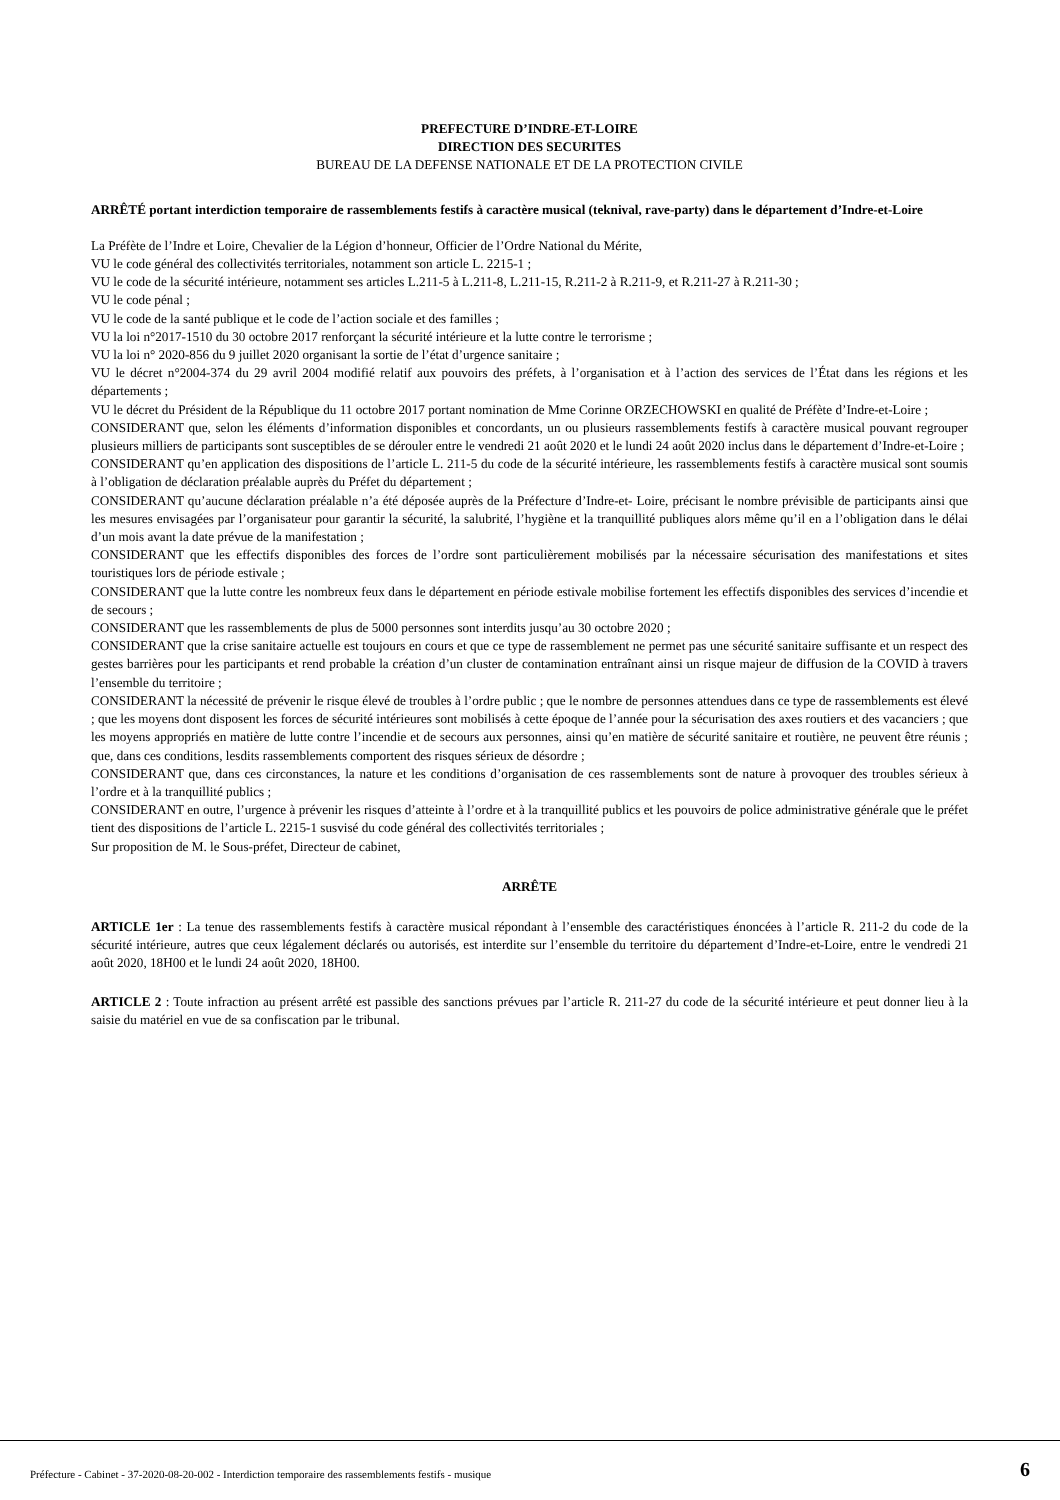PREFECTURE D’INDRE-ET-LOIRE
DIRECTION DES SECURITES
BUREAU DE LA DEFENSE NATIONALE ET DE LA PROTECTION CIVILE
ARRÊTÉ portant interdiction temporaire de rassemblements festifs à caractère musical (teknival, rave-party) dans le département d’Indre-et-Loire
La Préfète de l’Indre et Loire, Chevalier de la Légion d’honneur, Officier de l’Ordre National du Mérite,
VU le code général des collectivités territoriales, notamment son article L. 2215-1 ;
VU le code de la sécurité intérieure, notamment ses articles L.211-5 à L.211-8, L.211-15, R.211-2 à R.211-9, et R.211-27 à R.211-30 ;
VU le code pénal ;
VU le code de la santé publique et le code de l’action sociale et des familles ;
VU la loi n°2017-1510 du 30 octobre 2017 renforçant la sécurité intérieure et la lutte contre le terrorisme ;
VU la loi n° 2020-856 du 9 juillet 2020 organisant la sortie de l’état d’urgence sanitaire ;
VU le décret n°2004-374 du 29 avril 2004 modifié relatif aux pouvoirs des préfets, à l’organisation et à l’action des services de l’État dans les régions et les départements ;
VU le décret du Président de la République du 11 octobre 2017 portant nomination de Mme Corinne ORZECHOWSKI en qualité de Préfète d’Indre-et-Loire ;
CONSIDERANT que, selon les éléments d’information disponibles et concordants, un ou plusieurs rassemblements festifs à caractère musical pouvant regrouper plusieurs milliers de participants sont susceptibles de se dérouler entre le vendredi 21 août 2020 et le lundi 24 août 2020 inclus dans le département d’Indre-et-Loire ;
CONSIDERANT qu’en application des dispositions de l’article L. 211-5 du code de la sécurité intérieure, les rassemblements festifs à caractère musical sont soumis à l’obligation de déclaration préalable auprès du Préfet du département ;
CONSIDERANT qu’aucune déclaration préalable n’a été déposée auprès de la Préfecture d’Indre-et- Loire, précisant le nombre prévisible de participants ainsi que les mesures envisagées par l’organisateur pour garantir la sécurité, la salubrité, l’hygiène et la tranquillité publiques alors même qu’il en a l’obligation dans le délai d’un mois avant la date prévue de la manifestation ;
CONSIDERANT que les effectifs disponibles des forces de l’ordre sont particulièrement mobilisés par la nécessaire sécurisation des manifestations et sites touristiques lors de période estivale ;
CONSIDERANT que la lutte contre les nombreux feux dans le département en période estivale mobilise fortement les effectifs disponibles des services d’incendie et de secours ;
CONSIDERANT que les rassemblements de plus de 5000 personnes sont interdits jusqu’au 30 octobre 2020 ;
CONSIDERANT que la crise sanitaire actuelle est toujours en cours et que ce type de rassemblement ne permet pas une sécurité sanitaire suffisante et un respect des gestes barrières pour les participants et rend probable la création d’un cluster de contamination entraînant ainsi un risque majeur de diffusion de la COVID à travers l’ensemble du territoire ;
CONSIDERANT la nécessité de prévenir le risque élevé de troubles à l’ordre public ; que le nombre de personnes attendues dans ce type de rassemblements est élevé ; que les moyens dont disposent les forces de sécurité intérieures sont mobilisés à cette époque de l’année pour la sécurisation des axes routiers et des vacanciers ; que les moyens appropriés en matière de lutte contre l’incendie et de secours aux personnes, ainsi qu’en matière de sécurité sanitaire et routière, ne peuvent être réunis ; que, dans ces conditions, lesdits rassemblements comportent des risques sérieux de désordre ;
CONSIDERANT que, dans ces circonstances, la nature et les conditions d’organisation de ces rassemblements sont de nature à provoquer des troubles sérieux à l’ordre et à la tranquillité publics ;
CONSIDERANT en outre, l’urgence à prévenir les risques d’atteinte à l’ordre et à la tranquillité publics et les pouvoirs de police administrative générale que le préfet tient des dispositions de l’article L. 2215-1 susvisé du code général des collectivités territoriales ;
Sur proposition de M. le Sous-préfet, Directeur de cabinet,
ARRÊTE
ARTICLE 1er : La tenue des rassemblements festifs à caractère musical répondant à l’ensemble des caractéristiques énoncées à l’article R. 211-2 du code de la sécurité intérieure, autres que ceux légalement déclarés ou autorisés, est interdite sur l’ensemble du territoire du département d’Indre-et-Loire, entre le vendredi 21 août 2020, 18H00 et le lundi 24 août 2020, 18H00.
ARTICLE 2 : Toute infraction au présent arrêté est passible des sanctions prévues par l’article R. 211-27 du code de la sécurité intérieure et peut donner lieu à la saisie du matériel en vue de sa confiscation par le tribunal.
Préfecture - Cabinet - 37-2020-08-20-002 - Interdiction temporaire des rassemblements festifs - musique
6